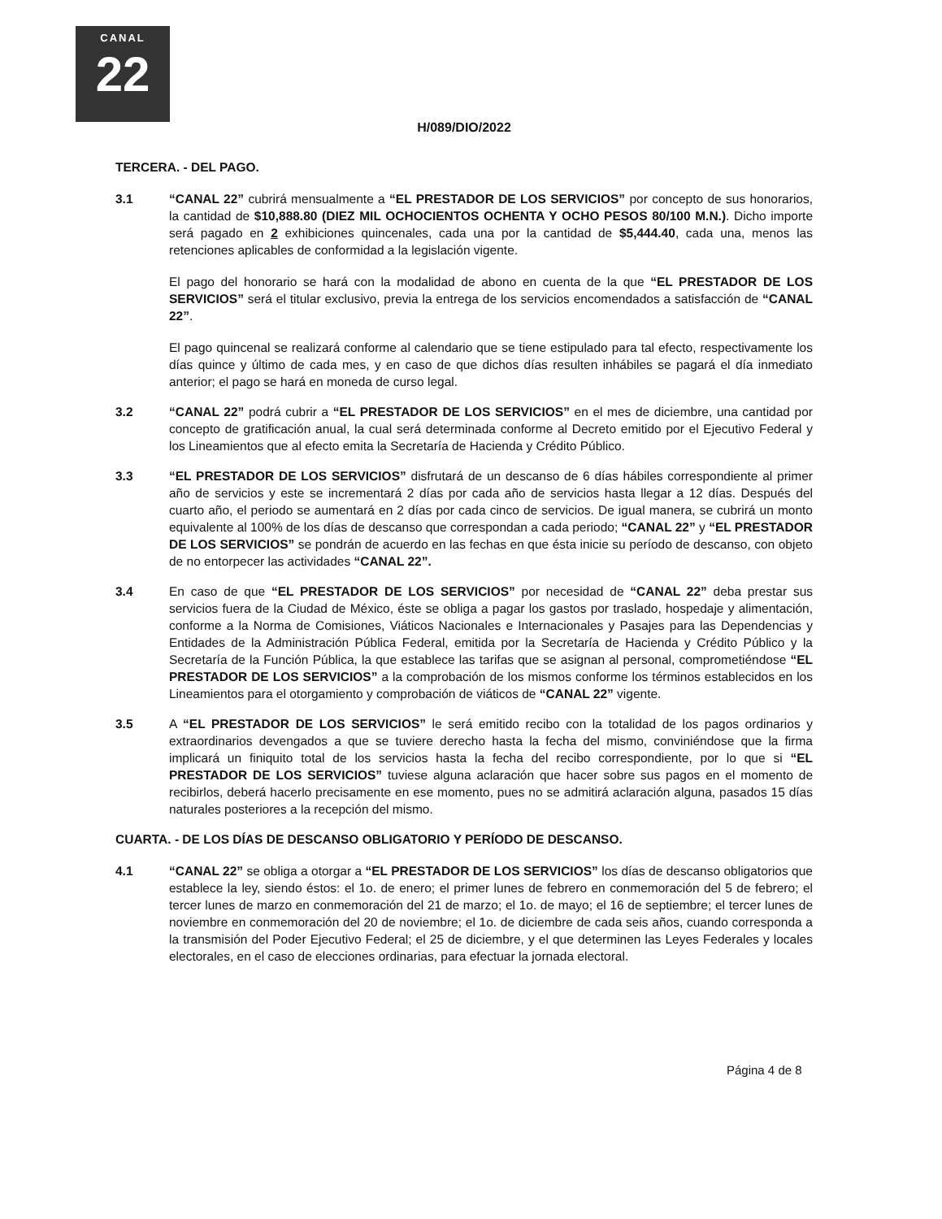CANAL
22
H/089/DIO/2022
TERCERA. - DEL PAGO.
3.1 “CANAL 22” cubrirá mensualmente a “EL PRESTADOR DE LOS SERVICIOS” por concepto de sus honorarios, la cantidad de $10,888.80 (DIEZ MIL OCHOCIENTOS OCHENTA Y OCHO PESOS 80/100 M.N.). Dicho importe será pagado en 2 exhibiciones quincenales, cada una por la cantidad de $5,444.40, cada una, menos las retenciones aplicables de conformidad a la legislación vigente.
El pago del honorario se hará con la modalidad de abono en cuenta de la que “EL PRESTADOR DE LOS SERVICIOS” será el titular exclusivo, previa la entrega de los servicios encomendados a satisfacción de “CANAL 22”.
El pago quincenal se realizará conforme al calendario que se tiene estipulado para tal efecto, respectivamente los días quince y último de cada mes, y en caso de que dichos días resulten inhábiles se pagará el día inmediato anterior; el pago se hará en moneda de curso legal.
3.2 “CANAL 22” podrá cubrir a “EL PRESTADOR DE LOS SERVICIOS” en el mes de diciembre, una cantidad por concepto de gratificación anual, la cual será determinada conforme al Decreto emitido por el Ejecutivo Federal y los Lineamientos que al efecto emita la Secretaría de Hacienda y Crédito Público.
3.3 “EL PRESTADOR DE LOS SERVICIOS” disfrutará de un descanso de 6 días hábiles correspondiente al primer año de servicios y este se incrementará 2 días por cada año de servicios hasta llegar a 12 días. Después del cuarto año, el periodo se aumentará en 2 días por cada cinco de servicios. De igual manera, se cubrirá un monto equivalente al 100% de los días de descanso que correspondan a cada periodo; “CANAL 22” y “EL PRESTADOR DE LOS SERVICIOS” se pondrán de acuerdo en las fechas en que ésta inicie su período de descanso, con objeto de no entorpecer las actividades “CANAL 22”.
3.4 En caso de que “EL PRESTADOR DE LOS SERVICIOS” por necesidad de “CANAL 22” deba prestar sus servicios fuera de la Ciudad de México, éste se obliga a pagar los gastos por traslado, hospedaje y alimentación, conforme a la Norma de Comisiones, Viáticos Nacionales e Internacionales y Pasajes para las Dependencias y Entidades de la Administración Pública Federal, emitida por la Secretaría de Hacienda y Crédito Público y la Secretaría de la Función Pública, la que establece las tarifas que se asignan al personal, comprometiéndose “EL PRESTADOR DE LOS SERVICIOS” a la comprobación de los mismos conforme los términos establecidos en los Lineamientos para el otorgamiento y comprobación de viáticos de “CANAL 22” vigente.
3.5 A “EL PRESTADOR DE LOS SERVICIOS” le será emitido recibo con la totalidad de los pagos ordinarios y extraordinarios devengados a que se tuviere derecho hasta la fecha del mismo, conviniéndose que la firma implicará un finiquito total de los servicios hasta la fecha del recibo correspondiente, por lo que si “EL PRESTADOR DE LOS SERVICIOS” tuviese alguna aclaración que hacer sobre sus pagos en el momento de recibirlos, deberá hacerlo precisamente en ese momento, pues no se admitirá aclaración alguna, pasados 15 días naturales posteriores a la recepción del mismo.
CUARTA. - DE LOS DÍAS DE DESCANSO OBLIGATORIO Y PERÍODO DE DESCANSO.
4.1 “CANAL 22” se obliga a otorgar a “EL PRESTADOR DE LOS SERVICIOS” los días de descanso obligatorios que establece la ley, siendo éstos: el 1o. de enero; el primer lunes de febrero en conmemoración del 5 de febrero; el tercer lunes de marzo en conmemoración del 21 de marzo; el 1o. de mayo; el 16 de septiembre; el tercer lunes de noviembre en conmemoración del 20 de noviembre; el 1o. de diciembre de cada seis años, cuando corresponda a la transmisión del Poder Ejecutivo Federal; el 25 de diciembre, y el que determinen las Leyes Federales y locales electorales, en el caso de elecciones ordinarias, para efectuar la jornada electoral.
Página 4 de 8